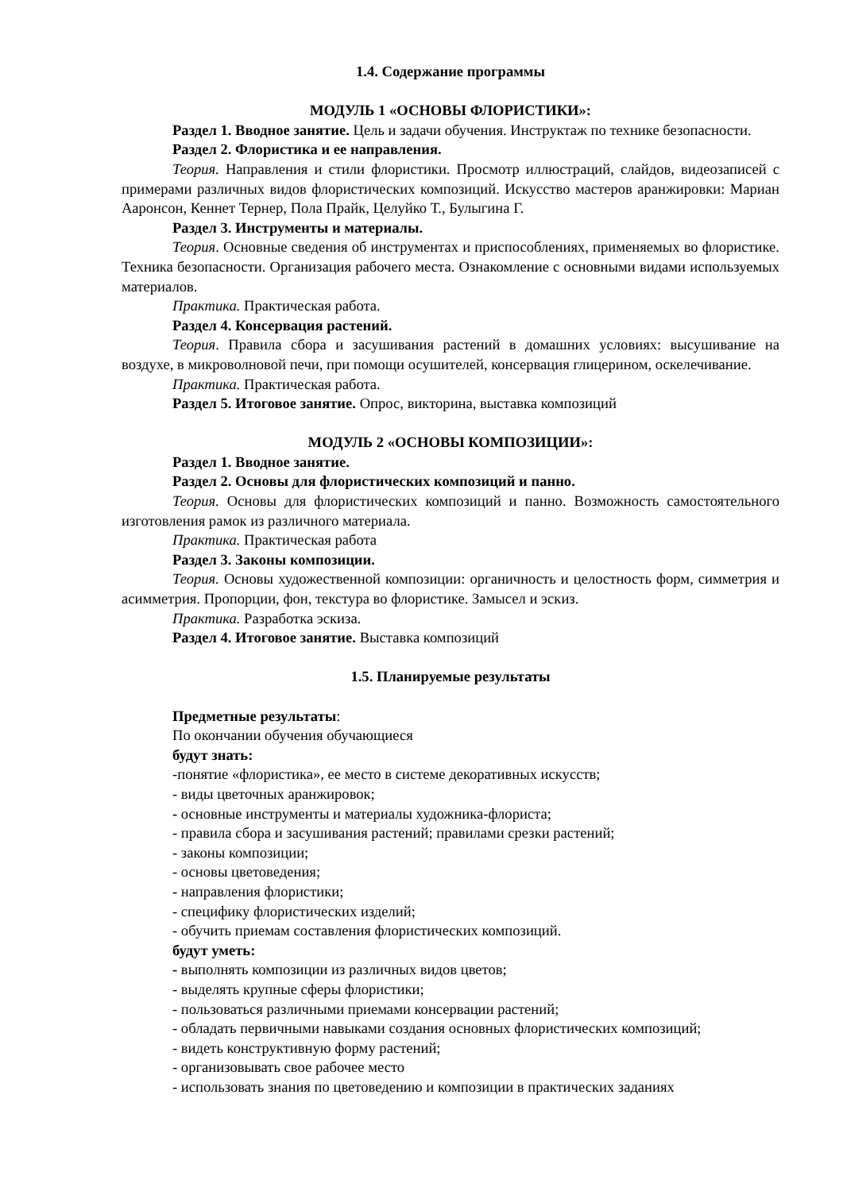1.4. Содержание программы
МОДУЛЬ 1 «ОСНОВЫ ФЛОРИСТИКИ»:
Раздел 1. Вводное занятие. Цель и задачи обучения. Инструктаж по технике безопасности.
Раздел 2. Флористика и ее направления.
Теория. Направления и стили флористики. Просмотр иллюстраций, слайдов, видеозаписей с примерами различных видов флористических композиций. Искусство мастеров аранжировки: Мариан Ааронсон, Кеннет Тернер, Пола Прайк, Целуйко Т., Булыгина Г.
Раздел 3. Инструменты и материалы.
Теория. Основные сведения об инструментах и приспособлениях, применяемых во флористике. Техника безопасности. Организация рабочего места. Ознакомление с основными видами используемых материалов.
Практика. Практическая работа.
Раздел 4. Консервация растений.
Теория. Правила сбора и засушивания растений в домашних условиях: высушивание на воздухе, в микроволновой печи, при помощи осушителей, консервация глицерином, оскелечивание.
Практика. Практическая работа.
Раздел 5. Итоговое занятие. Опрос, викторина, выставка композиций
МОДУЛЬ 2 «ОСНОВЫ КОМПОЗИЦИИ»:
Раздел 1. Вводное занятие.
Раздел 2. Основы для флористических композиций и панно.
Теория. Основы для флористических композиций и панно. Возможность самостоятельного изготовления рамок из различного материала.
Практика. Практическая работа
Раздел 3. Законы композиции.
Теория. Основы художественной композиции: органичность и целостность форм, симметрия и асимметрия. Пропорции, фон, текстура во флористике. Замысел и эскиз.
Практика. Разработка эскиза.
Раздел 4. Итоговое занятие. Выставка композиций
1.5. Планируемые результаты
Предметные результаты:
По окончании обучения обучающиеся
будут знать:
-понятие «флористика», ее место в системе декоративных искусств;
- виды цветочных аранжировок;
- основные инструменты и материалы художника-флориста;
- правила сбора и засушивания растений; правилами срезки растений;
- законы композиции;
- основы цветоведения;
- направления флористики;
- специфику флористических изделий;
- обучить приемам составления флористических композиций.
будут уметь:
- выполнять композиции из различных видов цветов;
- выделять крупные сферы флористики;
- пользоваться различными приемами консервации растений;
- обладать первичными навыками создания основных флористических композиций;
- видеть конструктивную форму растений;
- организовывать свое рабочее место
- использовать знания по цветоведению и композиции в практических заданиях